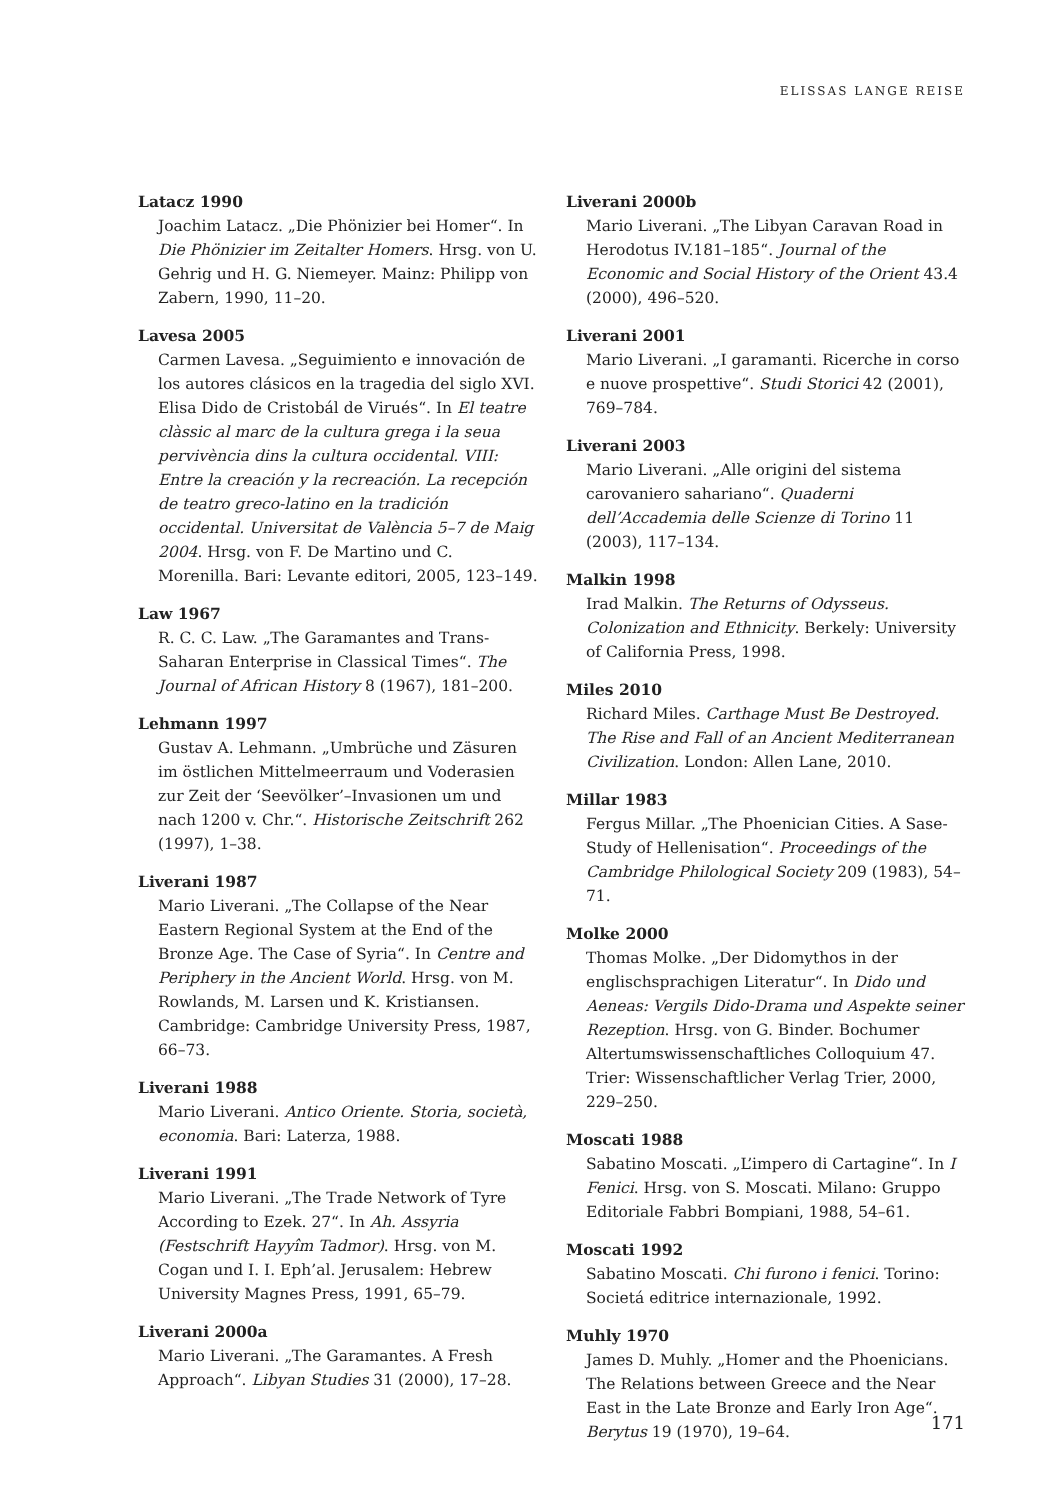ELISSAS LANGE REISE
Latacz 1990
Joachim Latacz. „Die Phönizier bei Homer“. In Die Phönizier im Zeitalter Homers. Hrsg. von U. Gehrig und H. G. Niemeyer. Mainz: Philipp von Zabern, 1990, 11–20.
Lavesa 2005
Carmen Lavesa. „Seguimiento e innovación de los autores clásicos en la tragedia del siglo XVI. Elisa Dido de Cristobál de Virués“. In El teatre clàssic al marc de la cultura grega i la seua pervivència dins la cultura occidental. VIII: Entre la creación y la recreación. La recepción de teatro greco-latino en la tradición occidental. Universitat de València 5–7 de Maig 2004. Hrsg. von F. De Martino und C. Morenilla. Bari: Levante editori, 2005, 123–149.
Law 1967
R. C. C. Law. „The Garamantes and Trans-Saharan Enterprise in Classical Times“. The Journal of African History 8 (1967), 181–200.
Lehmann 1997
Gustav A. Lehmann. „Umbrüche und Zäsuren im östlichen Mittelmeerraum und Voderasien zur Zeit der ‘Seevölker’–Invasionen um und nach 1200 v. Chr.“. Historische Zeitschrift 262 (1997), 1–38.
Liverani 1987
Mario Liverani. „The Collapse of the Near Eastern Regional System at the End of the Bronze Age. The Case of Syria“. In Centre and Periphery in the Ancient World. Hrsg. von M. Rowlands, M. Larsen und K. Kristiansen. Cambridge: Cambridge University Press, 1987, 66–73.
Liverani 1988
Mario Liverani. Antico Oriente. Storia, società, economia. Bari: Laterza, 1988.
Liverani 1991
Mario Liverani. „The Trade Network of Tyre According to Ezek. 27“. In Ah. Assyria (Festschrift Hayyîm Tadmor). Hrsg. von M. Cogan und I. I. Eph’al. Jerusalem: Hebrew University Magnes Press, 1991, 65–79.
Liverani 2000a
Mario Liverani. „The Garamantes. A Fresh Approach“. Libyan Studies 31 (2000), 17–28.
Liverani 2000b
Mario Liverani. „The Libyan Caravan Road in Herodotus IV.181–185“. Journal of the Economic and Social History of the Orient 43.4 (2000), 496–520.
Liverani 2001
Mario Liverani. „I garamanti. Ricerche in corso e nuove prospettive“. Studi Storici 42 (2001), 769–784.
Liverani 2003
Mario Liverani. „Alle origini del sistema carovaniero sahariano“. Quaderni dell’Accademia delle Scienze di Torino 11 (2003), 117–134.
Malkin 1998
Irad Malkin. The Returns of Odysseus. Colonization and Ethnicity. Berkely: University of California Press, 1998.
Miles 2010
Richard Miles. Carthage Must Be Destroyed. The Rise and Fall of an Ancient Mediterranean Civilization. London: Allen Lane, 2010.
Millar 1983
Fergus Millar. „The Phoenician Cities. A Sase-Study of Hellenisation“. Proceedings of the Cambridge Philological Society 209 (1983), 54–71.
Molke 2000
Thomas Molke. „Der Didomythos in der englischsprachigen Literatur“. In Dido und Aeneas: Vergils Dido-Drama und Aspekte seiner Rezeption. Hrsg. von G. Binder. Bochumer Altertumswissenschaftliches Colloquium 47. Trier: Wissenschaftlicher Verlag Trier, 2000, 229–250.
Moscati 1988
Sabatino Moscati. „L’impero di Cartagine“. In I Fenici. Hrsg. von S. Moscati. Milano: Gruppo Editoriale Fabbri Bompiani, 1988, 54–61.
Moscati 1992
Sabatino Moscati. Chi furono i fenici. Torino: Societá editrice internazionale, 1992.
Muhly 1970
James D. Muhly. „Homer and the Phoenicians. The Relations between Greece and the Near East in the Late Bronze and Early Iron Age“. Berytus 19 (1970), 19–64.
171